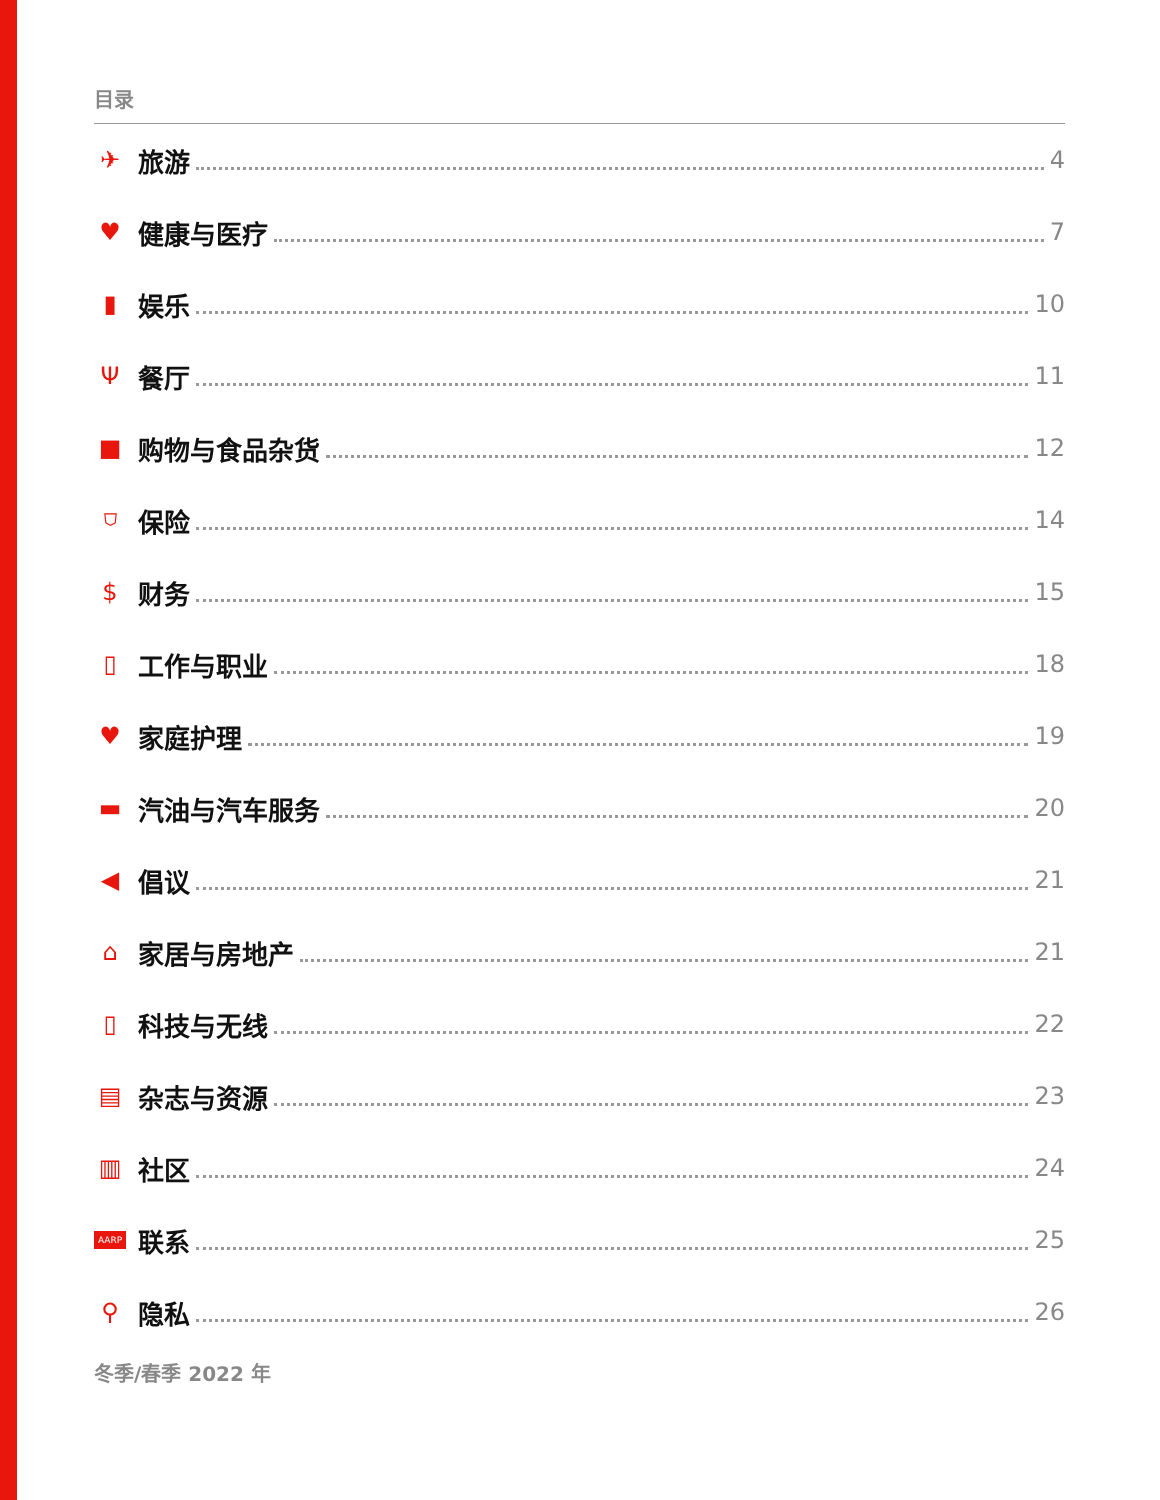目录
✈ 旅游 4
♥ 健康与医疗 7
▮ 娱乐 10
Ψ餐厅 11
■ 购物与食品杂货 12
⛉ 保险 14
$ 财务 15
▯ 工作与职业 18
♥ 家庭护理 19
▬ 汽油与汽车服务 20
◀ 倡议 21
⌂ 家居与房地产 21
▯ 科技与无线 22
▤ 杂志与资源 23
▥ 社区 24
AARP 联系 25
⚲ 隐私 26
冬季/春季 2022 年